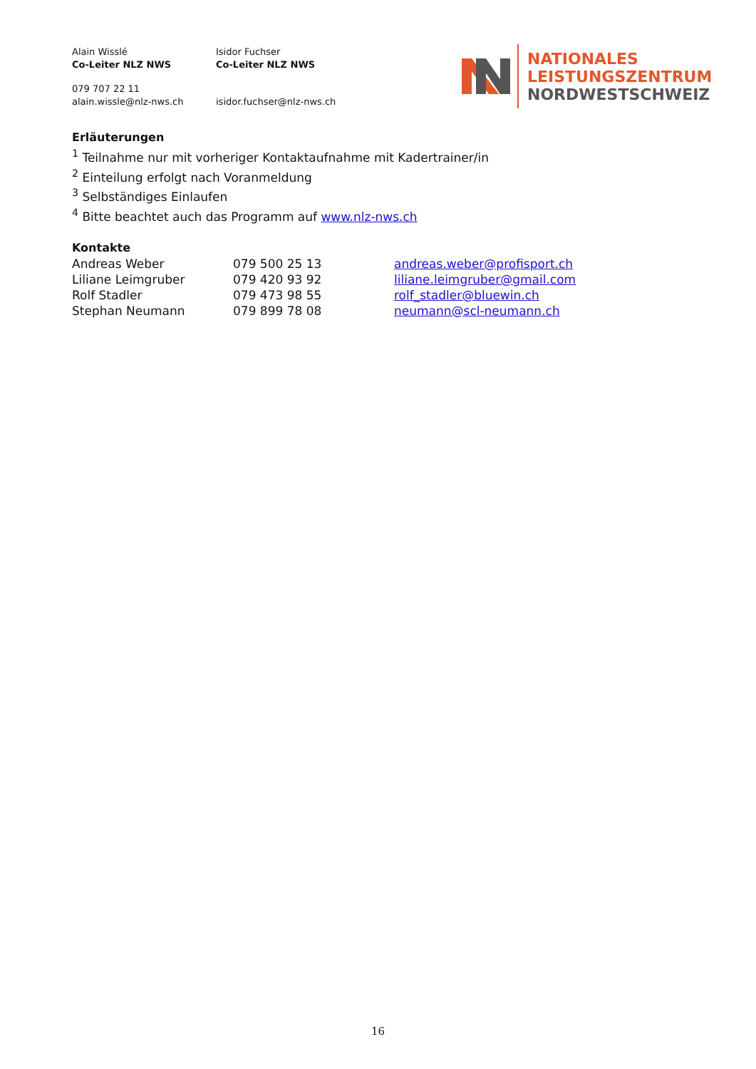| Alain Wisslé Co-Leiter NLZ NWS | Isidor Fuchser Co-Leiter NLZ NWS |
| 079 707 22 11 alain.wissle@nlz-nws.ch | isidor.fuchser@nlz-nws.ch |
NATIONALES
LEISTUNGSZENTRUM
NORDWESTSCHWEIZ
Erläuterungen
<sup>1</sup> Teilnahme nur mit vorheriger Kontaktaufnahme mit Kadertrainer/in
<sup>2</sup> Einteilung erfolgt nach Voranmeldung
<sup>3</sup> Selbständiges Einlaufen
<sup>4</sup> Bitte beachtet auch das Programm auf www.nlz-nws.ch
Kontakte
| Andreas Weber | 079 500 25 13 | andreas.weber@profisport.ch |
| Liliane Leimgruber | 079 420 93 92 | liliane.leimgruber@gmail.com |
| Rolf Stadler | 079 473 98 55 | rolf_stadler@bluewin.ch |
| Stephan Neumann | 079 899 78 08 | neumann@scl-neumann.ch |
16